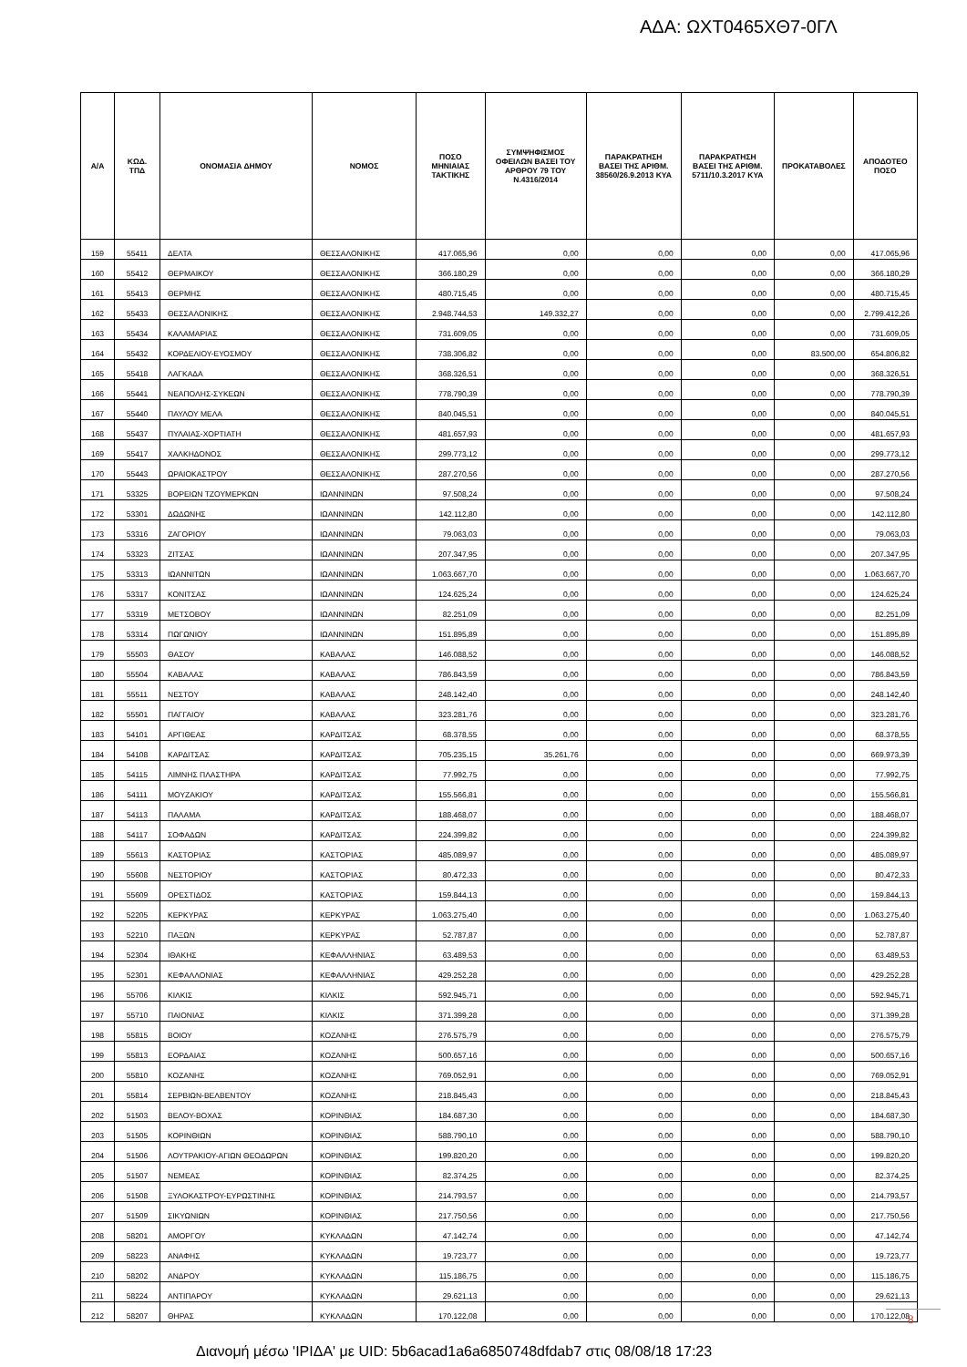ΑΔΑ: ΩΧΤ0465ΧΘ7-0ΓΛ
| Α/Α | ΚΩΔ. ΤΠΔ | ΟΝΟΜΑΣΙΑ ΔΗΜΟΥ | ΝΟΜΟΣ | ΠΟΣΟ ΜΗΝΙΑΙΑΣ ΤΑΚΤΙΚΗΣ | ΣΥΜΨΗΦΙΣΜΟΣ ΟΦΕΙΛΩΝ ΒΑΣΕΙ ΤΟΥ ΑΡΘΡΟΥ 79 ΤΟΥ Ν.4316/2014 | ΠΑΡΑΚΡΑΤΗΣΗ ΒΑΣΕΙ ΤΗΣ ΑΡΙΘΜ. 38560/26.9.2013 ΚΥΑ | ΠΑΡΑΚΡΑΤΗΣΗ ΒΑΣΕΙ ΤΗΣ ΑΡΙΘΜ. 5711/10.3.2017 ΚΥΑ | ΠΡΟΚΑΤΑΒΟΛΕΣ | ΑΠΟΔΟΤΕΟ ΠΟΣΟ |
| --- | --- | --- | --- | --- | --- | --- | --- | --- | --- |
| 159 | 55411 | ΔΕΛΤΑ | ΘΕΣΣΑΛΟΝΙΚΗΣ | 417.065,96 | 0,00 | 0,00 | 0,00 | 0,00 | 417.065,96 |
| 160 | 55412 | ΘΕΡΜΑΙΚΟΥ | ΘΕΣΣΑΛΟΝΙΚΗΣ | 366.180,29 | 0,00 | 0,00 | 0,00 | 0,00 | 366.180,29 |
| 161 | 55413 | ΘΕΡΜΗΣ | ΘΕΣΣΑΛΟΝΙΚΗΣ | 480.715,45 | 0,00 | 0,00 | 0,00 | 0,00 | 480.715,45 |
| 162 | 55433 | ΘΕΣΣΑΛΟΝΙΚΗΣ | ΘΕΣΣΑΛΟΝΙΚΗΣ | 2.948.744,53 | 149.332,27 | 0,00 | 0,00 | 0,00 | 2.799.412,26 |
| 163 | 55434 | ΚΑΛΑΜΑΡΙΑΣ | ΘΕΣΣΑΛΟΝΙΚΗΣ | 731.609,05 | 0,00 | 0,00 | 0,00 | 0,00 | 731.609,05 |
| 164 | 55432 | ΚΟΡΔΕΛΙΟΥ-ΕΥΟΣΜΟΥ | ΘΕΣΣΑΛΟΝΙΚΗΣ | 738.306,82 | 0,00 | 0,00 | 0,00 | 83.500,00 | 654.806,82 |
| 165 | 55418 | ΛΑΓΚΑΔΑ | ΘΕΣΣΑΛΟΝΙΚΗΣ | 368.326,51 | 0,00 | 0,00 | 0,00 | 0,00 | 368.326,51 |
| 166 | 55441 | ΝΕΑΠΟΛΗΣ-ΣΥΚΕΩΝ | ΘΕΣΣΑΛΟΝΙΚΗΣ | 778.790,39 | 0,00 | 0,00 | 0,00 | 0,00 | 778.790,39 |
| 167 | 55440 | ΠΑΥΛΟΥ ΜΕΛΑ | ΘΕΣΣΑΛΟΝΙΚΗΣ | 840.045,51 | 0,00 | 0,00 | 0,00 | 0,00 | 840.045,51 |
| 168 | 55437 | ΠΥΛΑΙΑΣ-ΧΟΡΤΙΑΤΗ | ΘΕΣΣΑΛΟΝΙΚΗΣ | 481.657,93 | 0,00 | 0,00 | 0,00 | 0,00 | 481.657,93 |
| 169 | 55417 | ΧΑΛΚΗΔΟΝΟΣ | ΘΕΣΣΑΛΟΝΙΚΗΣ | 299.773,12 | 0,00 | 0,00 | 0,00 | 0,00 | 299.773,12 |
| 170 | 55443 | ΩΡΑΙΟΚΑΣΤΡΟΥ | ΘΕΣΣΑΛΟΝΙΚΗΣ | 287.270,56 | 0,00 | 0,00 | 0,00 | 0,00 | 287.270,56 |
| 171 | 53325 | ΒΟΡΕΙΩΝ ΤΖΟΥΜΕΡΚΩΝ | ΙΩΑΝΝΙΝΩΝ | 97.508,24 | 0,00 | 0,00 | 0,00 | 0,00 | 97.508,24 |
| 172 | 53301 | ΔΩΔΩΝΗΣ | ΙΩΑΝΝΙΝΩΝ | 142.112,80 | 0,00 | 0,00 | 0,00 | 0,00 | 142.112,80 |
| 173 | 53316 | ΖΑΓΟΡΙΟΥ | ΙΩΑΝΝΙΝΩΝ | 79.063,03 | 0,00 | 0,00 | 0,00 | 0,00 | 79.063,03 |
| 174 | 53323 | ΖΙΤΣΑΣ | ΙΩΑΝΝΙΝΩΝ | 207.347,95 | 0,00 | 0,00 | 0,00 | 0,00 | 207.347,95 |
| 175 | 53313 | ΙΩΑΝΝΙΤΩΝ | ΙΩΑΝΝΙΝΩΝ | 1.063.667,70 | 0,00 | 0,00 | 0,00 | 0,00 | 1.063.667,70 |
| 176 | 53317 | ΚΟΝΙΤΣΑΣ | ΙΩΑΝΝΙΝΩΝ | 124.625,24 | 0,00 | 0,00 | 0,00 | 0,00 | 124.625,24 |
| 177 | 53319 | ΜΕΤΣΟΒΟΥ | ΙΩΑΝΝΙΝΩΝ | 82.251,09 | 0,00 | 0,00 | 0,00 | 0,00 | 82.251,09 |
| 178 | 53314 | ΠΩΓΩΝΙΟΥ | ΙΩΑΝΝΙΝΩΝ | 151.895,89 | 0,00 | 0,00 | 0,00 | 0,00 | 151.895,89 |
| 179 | 55503 | ΘΑΣΟΥ | ΚΑΒΑΛΑΣ | 146.088,52 | 0,00 | 0,00 | 0,00 | 0,00 | 146.088,52 |
| 180 | 55504 | ΚΑΒΑΛΑΣ | ΚΑΒΑΛΑΣ | 786.843,59 | 0,00 | 0,00 | 0,00 | 0,00 | 786.843,59 |
| 181 | 55511 | ΝΕΣΤΟΥ | ΚΑΒΑΛΑΣ | 248.142,40 | 0,00 | 0,00 | 0,00 | 0,00 | 248.142,40 |
| 182 | 55501 | ΠΑΓΓΑΙΟΥ | ΚΑΒΑΛΑΣ | 323.281,76 | 0,00 | 0,00 | 0,00 | 0,00 | 323.281,76 |
| 183 | 54101 | ΑΡΓΙΘΕΑΣ | ΚΑΡΔΙΤΣΑΣ | 68.378,55 | 0,00 | 0,00 | 0,00 | 0,00 | 68.378,55 |
| 184 | 54108 | ΚΑΡΔΙΤΣΑΣ | ΚΑΡΔΙΤΣΑΣ | 705.235,15 | 35.261,76 | 0,00 | 0,00 | 0,00 | 669.973,39 |
| 185 | 54115 | ΛΙΜΝΗΣ ΠΛΑΣΤΗΡΑ | ΚΑΡΔΙΤΣΑΣ | 77.992,75 | 0,00 | 0,00 | 0,00 | 0,00 | 77.992,75 |
| 186 | 54111 | ΜΟΥΖΑΚΙΟΥ | ΚΑΡΔΙΤΣΑΣ | 155.566,81 | 0,00 | 0,00 | 0,00 | 0,00 | 155.566,81 |
| 187 | 54113 | ΠΑΛΑΜΑ | ΚΑΡΔΙΤΣΑΣ | 188.468,07 | 0,00 | 0,00 | 0,00 | 0,00 | 188.468,07 |
| 188 | 54117 | ΣΟΦΑΔΩΝ | ΚΑΡΔΙΤΣΑΣ | 224.399,82 | 0,00 | 0,00 | 0,00 | 0,00 | 224.399,82 |
| 189 | 55613 | ΚΑΣΤΟΡΙΑΣ | ΚΑΣΤΟΡΙΑΣ | 485.089,97 | 0,00 | 0,00 | 0,00 | 0,00 | 485.089,97 |
| 190 | 55608 | ΝΕΣΤΟΡΙΟΥ | ΚΑΣΤΟΡΙΑΣ | 80.472,33 | 0,00 | 0,00 | 0,00 | 0,00 | 80.472,33 |
| 191 | 55609 | ΟΡΕΣΤΙΔΟΣ | ΚΑΣΤΟΡΙΑΣ | 159.844,13 | 0,00 | 0,00 | 0,00 | 0,00 | 159.844,13 |
| 192 | 52205 | ΚΕΡΚΥΡΑΣ | ΚΕΡΚΥΡΑΣ | 1.063.275,40 | 0,00 | 0,00 | 0,00 | 0,00 | 1.063.275,40 |
| 193 | 52210 | ΠΑΞΩΝ | ΚΕΡΚΥΡΑΣ | 52.787,87 | 0,00 | 0,00 | 0,00 | 0,00 | 52.787,87 |
| 194 | 52304 | ΙΘΑΚΗΣ | ΚΕΦΑΛΛΗΝΙΑΣ | 63.489,53 | 0,00 | 0,00 | 0,00 | 0,00 | 63.489,53 |
| 195 | 52301 | ΚΕΦΑΛΛΟΝΙΑΣ | ΚΕΦΑΛΛΗΝΙΑΣ | 429.252,28 | 0,00 | 0,00 | 0,00 | 0,00 | 429.252,28 |
| 196 | 55706 | ΚΙΛΚΙΣ | ΚΙΛΚΙΣ | 592.945,71 | 0,00 | 0,00 | 0,00 | 0,00 | 592.945,71 |
| 197 | 55710 | ΠΑΙΟΝΙΑΣ | ΚΙΛΚΙΣ | 371.399,28 | 0,00 | 0,00 | 0,00 | 0,00 | 371.399,28 |
| 198 | 55815 | ΒΟΙΟΥ | ΚΟΖΑΝΗΣ | 276.575,79 | 0,00 | 0,00 | 0,00 | 0,00 | 276.575,79 |
| 199 | 55813 | ΕΟΡΔΑΙΑΣ | ΚΟΖΑΝΗΣ | 500.657,16 | 0,00 | 0,00 | 0,00 | 0,00 | 500.657,16 |
| 200 | 55810 | ΚΟΖΑΝΗΣ | ΚΟΖΑΝΗΣ | 769.052,91 | 0,00 | 0,00 | 0,00 | 0,00 | 769.052,91 |
| 201 | 55814 | ΣΕΡΒΙΩΝ-ΒΕΛΒΕΝΤΟΥ | ΚΟΖΑΝΗΣ | 218.845,43 | 0,00 | 0,00 | 0,00 | 0,00 | 218.845,43 |
| 202 | 51503 | ΒΕΛΟΥ-ΒΟΧΑΣ | ΚΟΡΙΝΘΙΑΣ | 184.687,30 | 0,00 | 0,00 | 0,00 | 0,00 | 184.687,30 |
| 203 | 51505 | ΚΟΡΙΝΘΙΩΝ | ΚΟΡΙΝΘΙΑΣ | 588.790,10 | 0,00 | 0,00 | 0,00 | 0,00 | 588.790,10 |
| 204 | 51506 | ΛΟΥΤΡΑΚΙΟΥ-ΑΓΙΩΝ ΘΕΟΔΩΡΩΝ | ΚΟΡΙΝΘΙΑΣ | 199.820,20 | 0,00 | 0,00 | 0,00 | 0,00 | 199.820,20 |
| 205 | 51507 | ΝΕΜΕΑΣ | ΚΟΡΙΝΘΙΑΣ | 82.374,25 | 0,00 | 0,00 | 0,00 | 0,00 | 82.374,25 |
| 206 | 51508 | ΞΥΛΟΚΑΣΤΡΟΥ-ΕΥΡΩΣΤΙΝΗΣ | ΚΟΡΙΝΘΙΑΣ | 214.793,57 | 0,00 | 0,00 | 0,00 | 0,00 | 214.793,57 |
| 207 | 51509 | ΣΙΚΥΩΝΙΩΝ | ΚΟΡΙΝΘΙΑΣ | 217.750,56 | 0,00 | 0,00 | 0,00 | 0,00 | 217.750,56 |
| 208 | 58201 | ΑΜΟΡΓΟΥ | ΚΥΚΛΑΔΩΝ | 47.142,74 | 0,00 | 0,00 | 0,00 | 0,00 | 47.142,74 |
| 209 | 58223 | ΑΝΑΦΗΣ | ΚΥΚΛΑΔΩΝ | 19.723,77 | 0,00 | 0,00 | 0,00 | 0,00 | 19.723,77 |
| 210 | 58202 | ΑΝΔΡΟΥ | ΚΥΚΛΑΔΩΝ | 115.186,75 | 0,00 | 0,00 | 0,00 | 0,00 | 115.186,75 |
| 211 | 58224 | ΑΝΤΙΠΑΡΟΥ | ΚΥΚΛΑΔΩΝ | 29.621,13 | 0,00 | 0,00 | 0,00 | 0,00 | 29.621,13 |
| 212 | 58207 | ΘΗΡΑΣ | ΚΥΚΛΑΔΩΝ | 170.122,08 | 0,00 | 0,00 | 0,00 | 0,00 | 170.122,08 |
8
Διανομή μέσω 'ΙΡΙΔΑ' με UID: 5b6acad1a6a6850748dfdab7 στις 08/08/18 17:23